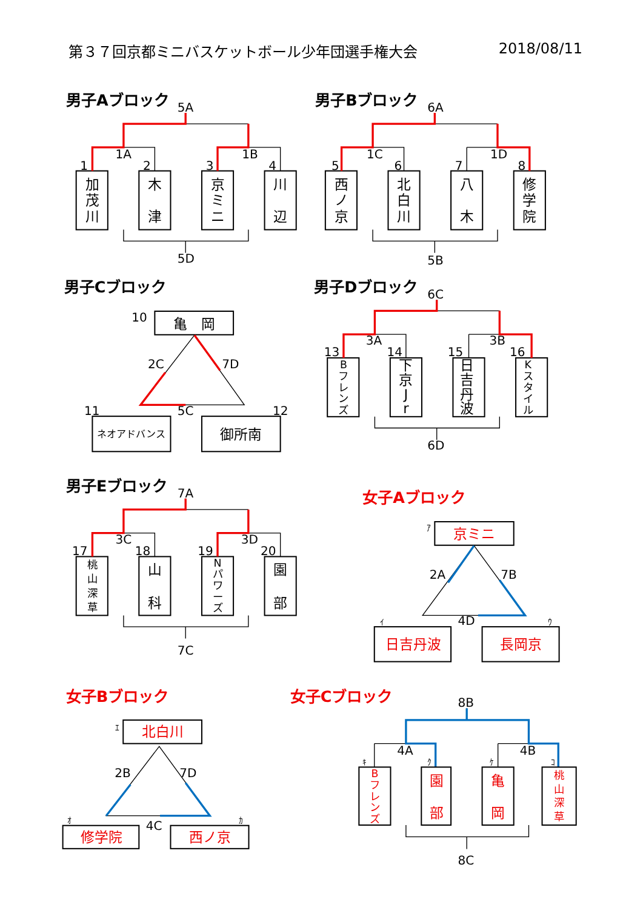第３７回京都ミニバスケットボール少年団選手権大会 2018/08/11
男子Aブロック
5A
1A
1B
1
2
3
4
加
茂
川
木
津
京
ミ
ニ
川
辺
5D
男子Bブロック
6A
1C
1D
5
6
7
8
西
ノ
京
北
白
川
八
木
修
学
院
5B
男子Cブロック
10
亀　岡
2C
7D
11
5C
12
ネオアドバンス
御所南
男子Dブロック
6C
3A
3B
13
14
15
16
B
フ
レ
ン
ズ
下
京
J
r
日
吉
丹
波
K
ス
タ
イ
ル
6D
男子Eブロック
7A
3C
3D
17
18
19
20
桃
山
深
草
山
科
N
パ
ワ
ー
ズ
園
部
7C
女子Aブロック
ｱ
京ミニ
2A
7B
ｲ
4D
ｳ
日吉丹波
長岡京
女子Bブロック
ｴ
北白川
2B
7D
ｵ
4C
ｶ
修学院
西ノ京
女子Cブロック
8B
4A
4B
ｷ
ｸ
ｹ
ｺ
B
フ
レ
ン
ズ
園
部
亀
岡
桃
山
深
草
8C